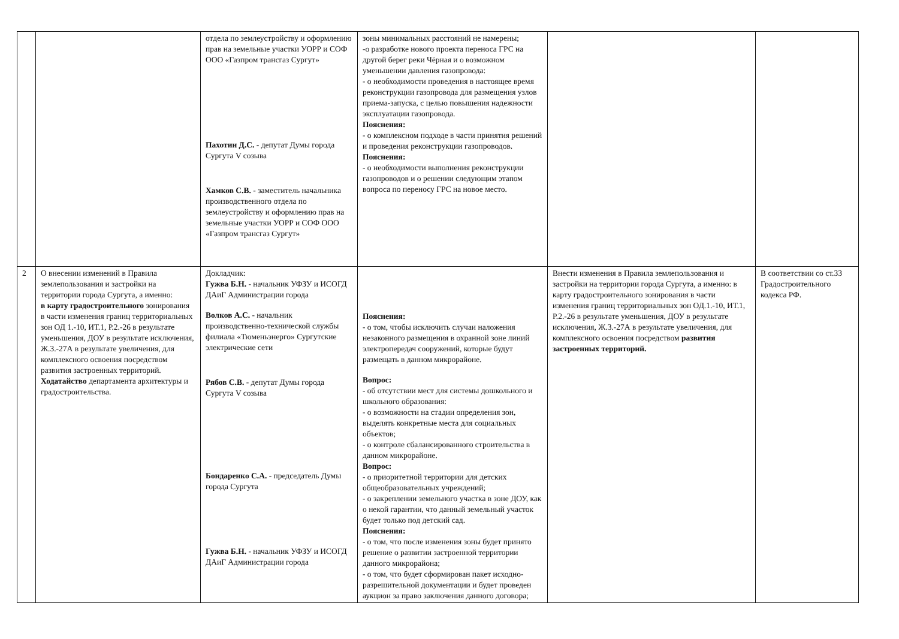| | | отдела по землеустройству и оформлению прав на земельные участки УОРР и СОФ ООО «Газпром трансгаз Сургут» Пахотин Д.С. - депутат Думы города Сургута V созыва Хамков С.В. - заместитель начальника производственного отдела по землеустройству и оформлению прав на земельные участки УОРР и СОФ ООО «Газпром трансгаз Сургут» | зоны минимальных расстояний не намерены; -о разработке нового проекта переноса ГРС на другой берег реки Чёрная и о возможном уменьшении давления газопровода: - о необходимости проведения в настоящее время реконструкции газопровода для размещения узлов приема-запуска, с целью повышения надежности эксплуатации газопровода. Пояснения: - о комплексном подходе в части принятия решений и проведения реконструкции газопроводов. Пояснения: - о необходимости выполнения реконструкции газопроводов и о решении следующим этапом вопроса по переносу ГРС на новое место. | | |
| 2 | О внесении изменений в Правила землепользования и застройки на территории города Сургута, а именно: в карту градостроительного зонирования в части изменения границ территориальных зон ОД 1.-10, ИТ.1, Р.2.-26 в результате уменьшения, ДОУ в результате исключения, Ж.3.-27А в результате увеличения, для комплексного освоения посредством развития застроенных территорий. Ходатайство департамента архитектуры и градостроительства. | Докладчик: Гужва Б.Н. - начальник УФЗУ и ИСОГД ДАиГ Администрации города Волков А.С. - начальник производственно-технической службы филиала «Тюменьэнерго» Сургутские электрические сети Рябов С.В. - депутат Думы города Сургута V созыва Бондаренко С.А. - председатель Думы города Сургута Гужва Б.Н. - начальник УФЗУ и ИСОГД ДАиГ Администрации города | Пояснения: - о том, чтобы исключить случаи наложения незаконного размещения в охранной зоне линий электропередач сооружений, которые будут размещать в данном микрорайоне. Вопрос: - об отсутствии мест для системы дошкольного и школьного образования: - о возможности на стадии определения зон, выделять конкретные места для социальных объектов; - о контроле сбалансированного строительства в данном микрорайоне. Вопрос: - о приоритетной территории для детских общеобразовательных учреждений; - о закреплении земельного участка в зоне ДОУ, как о некой гарантии, что данный земельный участок будет только под детский сад. Пояснения: - о том, что после изменения зоны будет принято решение о развитии застроенной территории данного микрорайона; - о том, что будет сформирован пакет исходно-разрешительной документации и будет проведен аукцион за право заключения данного договора; | Внести изменения в Правила землепользования и застройки на территории города Сургута, а именно: в карту градостроительного зонирования в части изменения границ территориальных зон ОД.1.-10, ИТ.1, Р.2.-26 в результате уменьшения, ДОУ в результате исключения, Ж.3.-27А в результате увеличения, для комплексного освоения посредством развития застроенных территорий. | В соответствии со ст.33 Градостроительного кодекса РФ. |